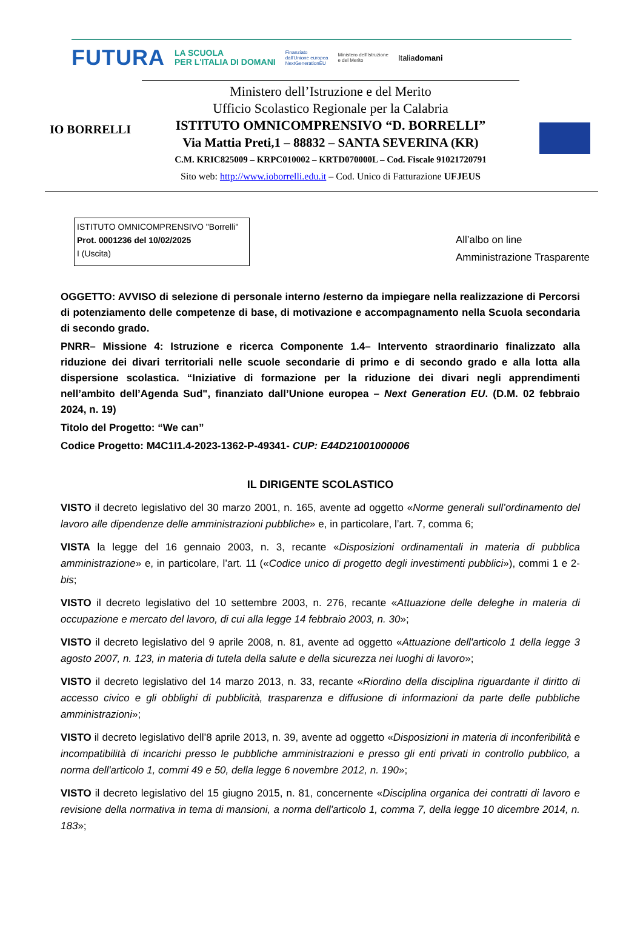FUTURA LA SCUOLA
PER L'ITALIA DI DOMANI Finanziato
dall'Unione europea
NextGenerationEU Ministero dell'Istruzione
e del Merito Italiadomani
IO BORRELLI
Ministero dell’Istruzione e del Merito
Ufficio Scolastico Regionale per la Calabria
ISTITUTO OMNICOMPRENSIVO “D. BORRELLI”
Via Mattia Preti,1 – 88832 – SANTA SEVERINA (KR)
C.M. KRIC825009 – KRPC010002 – KRTD070000L – Cod. Fiscale 91021720791
Sito web: http://www.ioborrelli.edu.it – Cod. Unico di Fatturazione UFJEUS
ISTITUTO OMNICOMPRENSIVO "Borrelli"
Prot. 0001236 del 10/02/2025
I (Uscita)
All’albo on line
Amministrazione Trasparente
OGGETTO: AVVISO di selezione di personale interno /esterno da impiegare nella realizzazione di Percorsi di potenziamento delle competenze di base, di motivazione e accompagnamento nella Scuola secondaria di secondo grado.
PNRR– Missione 4: Istruzione e ricerca Componente 1.4– Intervento straordinario finalizzato alla riduzione dei divari territoriali nelle scuole secondarie di primo e di secondo grado e alla lotta alla dispersione scolastica. “Iniziative di formazione per la riduzione dei divari negli apprendimenti nell’ambito dell’Agenda Sud", finanziato dall’Unione europea – Next Generation EU. (D.M. 02 febbraio 2024, n. 19)
Titolo del Progetto: “We can”
Codice Progetto: M4C1I1.4-2023-1362-P-49341- CUP: E44D21001000006
IL DIRIGENTE SCOLASTICO
VISTO il decreto legislativo del 30 marzo 2001, n. 165, avente ad oggetto «Norme generali sull’ordinamento del lavoro alle dipendenze delle amministrazioni pubbliche» e, in particolare, l’art. 7, comma 6;
VISTA la legge del 16 gennaio 2003, n. 3, recante «Disposizioni ordinamentali in materia di pubblica amministrazione» e, in particolare, l’art. 11 («Codice unico di progetto degli investimenti pubblici»), commi 1 e 2-bis;
VISTO il decreto legislativo del 10 settembre 2003, n. 276, recante «Attuazione delle deleghe in materia di occupazione e mercato del lavoro, di cui alla legge 14 febbraio 2003, n. 30»;
VISTO il decreto legislativo del 9 aprile 2008, n. 81, avente ad oggetto «Attuazione dell'articolo 1 della legge 3 agosto 2007, n. 123, in materia di tutela della salute e della sicurezza nei luoghi di lavoro»;
VISTO il decreto legislativo del 14 marzo 2013, n. 33, recante «Riordino della disciplina riguardante il diritto di accesso civico e gli obblighi di pubblicità, trasparenza e diffusione di informazioni da parte delle pubbliche amministrazioni»;
VISTO il decreto legislativo dell’8 aprile 2013, n. 39, avente ad oggetto «Disposizioni in materia di inconferibilità e incompatibilità di incarichi presso le pubbliche amministrazioni e presso gli enti privati in controllo pubblico, a norma dell'articolo 1, commi 49 e 50, della legge 6 novembre 2012, n. 190»;
VISTO il decreto legislativo del 15 giugno 2015, n. 81, concernente «Disciplina organica dei contratti di lavoro e revisione della normativa in tema di mansioni, a norma dell'articolo 1, comma 7, della legge 10 dicembre 2014, n. 183»;